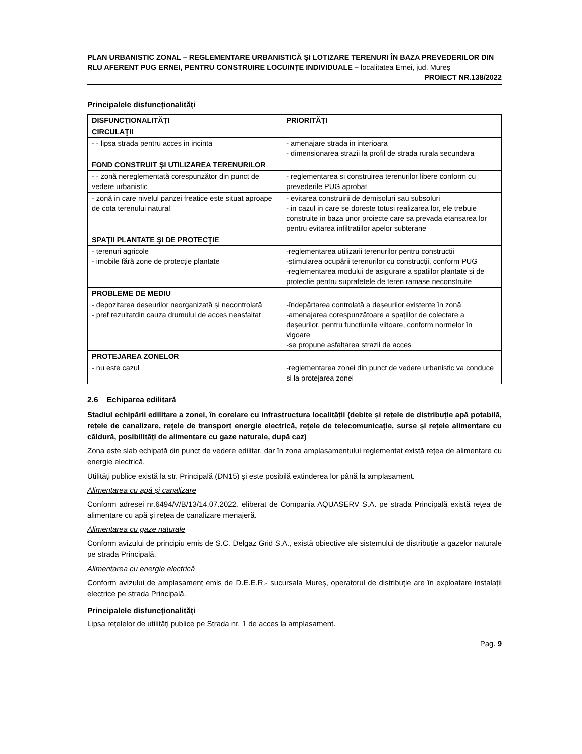PLAN URBANISTIC ZONAL – REGLEMENTARE URBANISTICĂ ȘI LOTIZARE TERENURI ÎN BAZA PREVEDERILOR DIN RLU AFERENT PUG ERNEI, PENTRU CONSTRUIRE LOCUINȚE INDIVIDUALE – localitatea Ernei, jud. Mureș
PROIECT NR.138/2022
Principalele disfuncționalități
| DISFUNCŢIONALITĂŢI | PRIORITĂŢI |
| --- | --- |
| CIRCULAŢII | |
| - - lipsa strada pentru acces in incinta | - amenajare strada in interioara - dimensionarea strazii la profil de strada rurala secundara |
| FOND CONSTRUIT ŞI UTILIZAREA TERENURILOR | |
| - - zonă nereglementată corespunzător din punct de vedere urbanistic | - reglementarea si construirea terenurilor libere conform cu prevederile PUG aprobat |
| - zonă in care nivelul panzei freatice este situat aproape de cota terenului natural | - evitarea construirii de demisoluri sau subsoluri - in cazul in care se doreste totusi realizarea lor, ele trebuie construite in baza unor proiecte care sa prevada etansarea lor pentru evitarea infiltratiilor apelor subterane |
| SPAŢII PLANTATE ŞI DE PROTECŢIE | |
| - terenuri agricole - imobile fără zone de protecție plantate | -reglementarea utilizarii terenurilor pentru constructii -stimularea ocupării terenurilor cu construcții, conform PUG -reglementarea modului de asigurare a spatiilor plantate si de protectie pentru suprafetele de teren ramase neconstruite |
| PROBLEME DE MEDIU | |
| - depozitarea deseurilor neorganizată și necontrolată - pref rezultatdin cauza drumului de acces neasfaltat | -îndepărtarea controlată a deșeurilor existente în zonă -amenajarea corespunzătoare a spațiilor de colectare a deșeurilor, pentru funcțiunile viitoare, conform normelor în vigoare -se propune asfaltarea strazii de acces |
| PROTEJAREA ZONELOR | |
| - nu este cazul | -reglementarea zonei din punct de vedere urbanistic va conduce si la protejarea zonei |
2.6 Echiparea edilitară
Stadiul echipării edilitare a zonei, în corelare cu infrastructura localității (debite și rețele de distribuție apă potabilă, rețele de canalizare, rețele de transport energie electrică, rețele de telecomunicație, surse și rețele alimentare cu căldură, posibilități de alimentare cu gaze naturale, după caz)
Zona este slab echipată din punct de vedere edilitar, dar în zona amplasamentului reglementat există rețea de alimentare cu energie electrică.
Utilități publice există la str. Principală (DN15) și este posibilă extinderea lor până la amplasament.
Alimentarea cu apă și canalizare
Conform adresei nr.6494/V/B/13/14.07.2022. eliberat de Compania AQUASERV S.A. pe strada Principală există rețea de alimentare cu apă și rețea de canalizare menajeră.
Alimentarea cu gaze naturale
Conform avizului de principiu emis de S.C. Delgaz Grid S.A., există obiective ale sistemului de distribuție a gazelor naturale pe strada Principală.
Alimentarea cu energie electrică
Conform avizului de amplasament emis de D.E.E.R.- sucursala Mureș, operatorul de distribuție are în exploatare instalații electrice pe strada Principală.
Principalele disfuncționalități
Lipsa rețelelor de utilități publice pe Strada nr. 1 de acces la amplasament.
Pag. 9